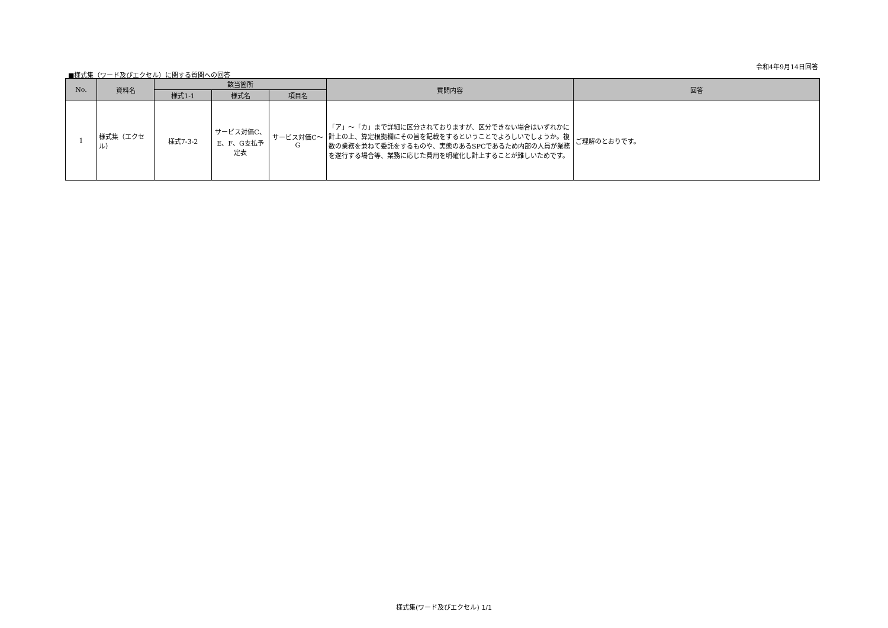令和4年9月14日回答
■様式集（ワード及びエクセル）に関する質問への回答
| No. | 資料名 | 該当箇所 | | | 質問内容 | 回答 |
| --- | --- | --- | --- | --- | --- | --- |
| | | 様式1-1 | 様式名 | 項目名 | | |
| 1 | 様式集（エクセル） | 様式7-3-2 | サービス対価C、E、F、G支払予定表 | サービス対価C～G | 「ア」～「カ」まで詳細に区分されておりますが、区分できない場合はいずれかに計上の上、算定根拠欄にその旨を記載をするということでよろしいでしょうか。複数の業務を兼ねて委託をするものや、実態のあるSPCであるため内部の人員が業務を遂行する場合等、業務に応じた費用を明確化し計上することが難しいためです。 | ご理解のとおりです。 |
様式集(ワード及びエクセル) 1/1